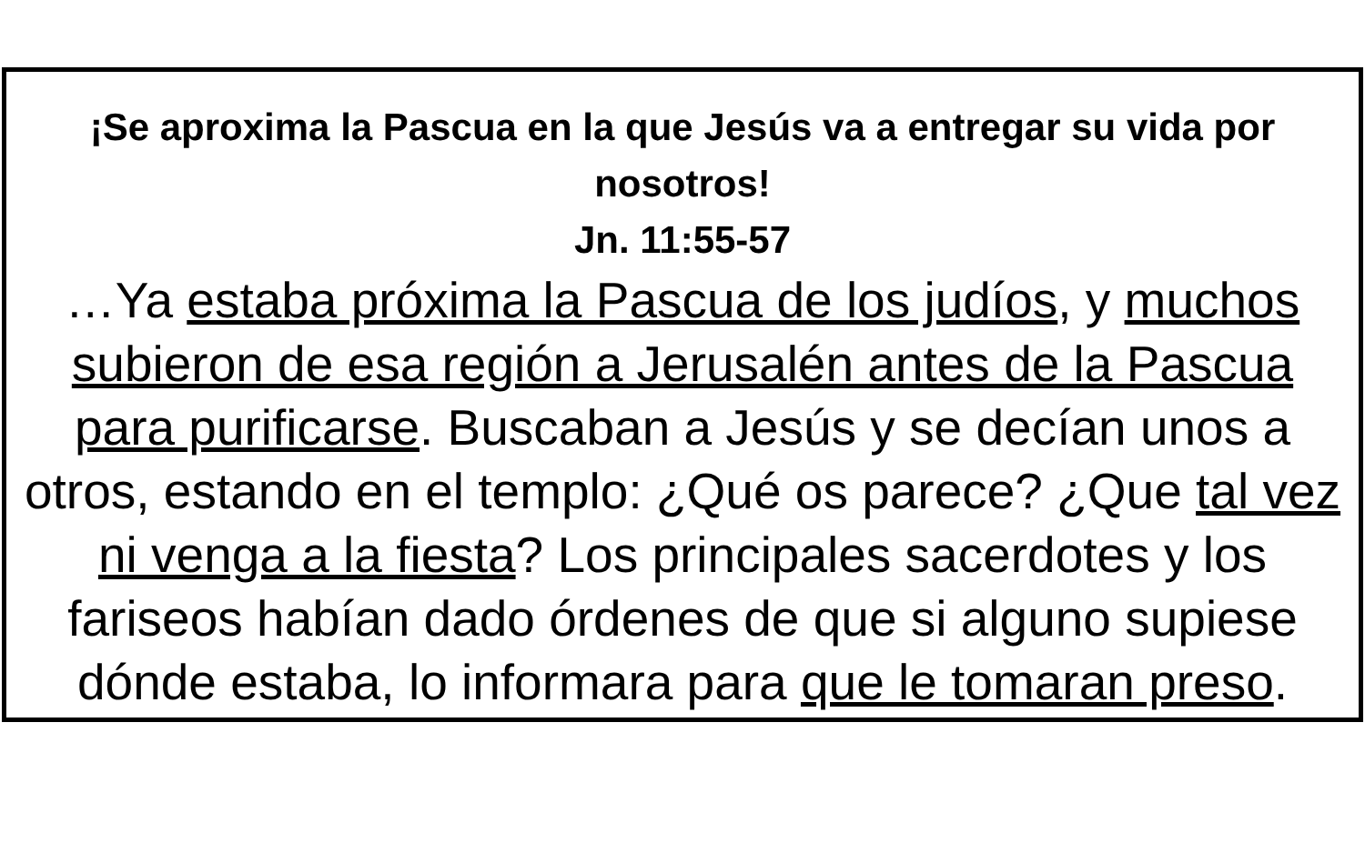¡Se aproxima la Pascua en la que Jesús va a entregar su vida por nosotros!
Jn. 11:55-57
…Ya estaba próxima la Pascua de los judíos, y muchos subieron de esa región a Jerusalén antes de la Pascua para purificarse. Buscaban a Jesús y se decían unos a otros, estando en el templo: ¿Qué os parece? ¿Que tal vez ni venga a la fiesta? Los principales sacerdotes y los fariseos habían dado órdenes de que si alguno supiese dónde estaba, lo informara para que le tomaran preso.